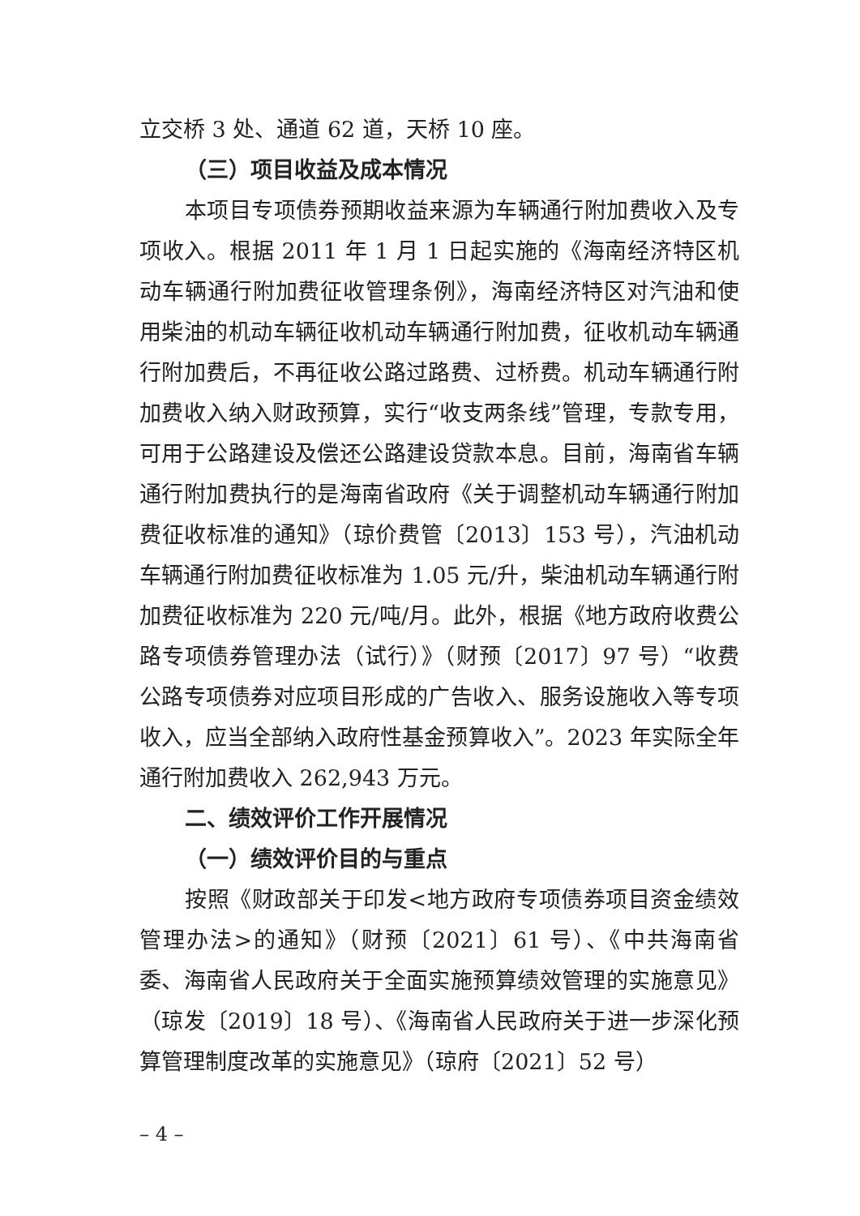立交桥 3 处、通道 62 道，天桥 10 座。
（三）项目收益及成本情况
本项目专项债券预期收益来源为车辆通行附加费收入及专项收入。根据 2011 年 1 月 1 日起实施的《海南经济特区机动车辆通行附加费征收管理条例》，海南经济特区对汽油和使用柴油的机动车辆征收机动车辆通行附加费，征收机动车辆通行附加费后，不再征收公路过路费、过桥费。机动车辆通行附加费收入纳入财政预算，实行“收支两条线”管理，专款专用，可用于公路建设及偿还公路建设贷款本息。目前，海南省车辆通行附加费执行的是海南省政府《关于调整机动车辆通行附加费征收标准的通知》（琼价费管〔2013〕153 号），汽油机动车辆通行附加费征收标准为 1.05 元/升，柴油机动车辆通行附加费征收标准为 220 元/吨/月。此外，根据《地方政府收费公路专项债券管理办法（试行）》（财预〔2017〕97 号）“收费公路专项债券对应项目形成的广告收入、服务设施收入等专项收入，应当全部纳入政府性基金预算收入”。2023 年实际全年通行附加费收入 262,943 万元。
二、绩效评价工作开展情况
（一）绩效评价目的与重点
按照《财政部关于印发<地方政府专项债券项目资金绩效管理办法>的通知》（财预〔2021〕61 号）、《中共海南省委、海南省人民政府关于全面实施预算绩效管理的实施意见》（琼发〔2019〕18 号）、《海南省人民政府关于进一步深化预算管理制度改革的实施意见》（琼府〔2021〕52 号）
– 4 –